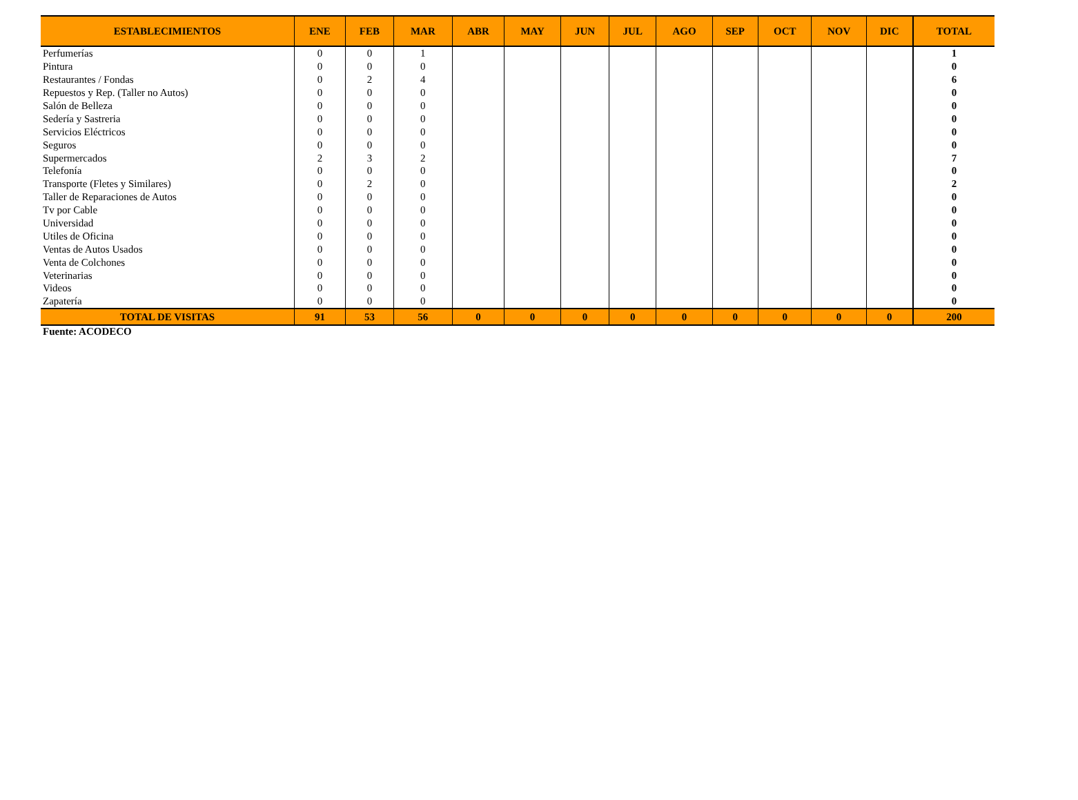| ESTABLECIMIENTOS | ENE | FEB | MAR | ABR | MAY | JUN | JUL | AGO | SEP | OCT | NOV | DIC | TOTAL |
| --- | --- | --- | --- | --- | --- | --- | --- | --- | --- | --- | --- | --- | --- |
| Perfumerías | 0 | 0 | 1 | | | | | | | | | | 1 |
| Pintura | 0 | 0 | 0 | | | | | | | | | | 0 |
| Restaurantes / Fondas | 0 | 2 | 4 | | | | | | | | | | 6 |
| Repuestos y Rep. (Taller no Autos) | 0 | 0 | 0 | | | | | | | | | | 0 |
| Salón de Belleza | 0 | 0 | 0 | | | | | | | | | | 0 |
| Sedería y Sastreria | 0 | 0 | 0 | | | | | | | | | | 0 |
| Servicios Eléctricos | 0 | 0 | 0 | | | | | | | | | | 0 |
| Seguros | 0 | 0 | 0 | | | | | | | | | | 0 |
| Supermercados | 2 | 3 | 2 | | | | | | | | | | 7 |
| Telefonía | 0 | 0 | 0 | | | | | | | | | | 0 |
| Transporte (Fletes y Similares) | 0 | 2 | 0 | | | | | | | | | | 2 |
| Taller de Reparaciones de Autos | 0 | 0 | 0 | | | | | | | | | | 0 |
| Tv por Cable | 0 | 0 | 0 | | | | | | | | | | 0 |
| Universidad | 0 | 0 | 0 | | | | | | | | | | 0 |
| Utiles de Oficina | 0 | 0 | 0 | | | | | | | | | | 0 |
| Ventas de Autos Usados | 0 | 0 | 0 | | | | | | | | | | 0 |
| Venta de Colchones | 0 | 0 | 0 | | | | | | | | | | 0 |
| Veterinarias | 0 | 0 | 0 | | | | | | | | | | 0 |
| Videos | 0 | 0 | 0 | | | | | | | | | | 0 |
| Zapatería | 0 | 0 | 0 | | | | | | | | | | 0 |
| TOTAL DE VISITAS | 91 | 53 | 56 | 0 | 0 | 0 | 0 | 0 | 0 | 0 | 0 | 0 | 200 |
Fuente: ACODECO